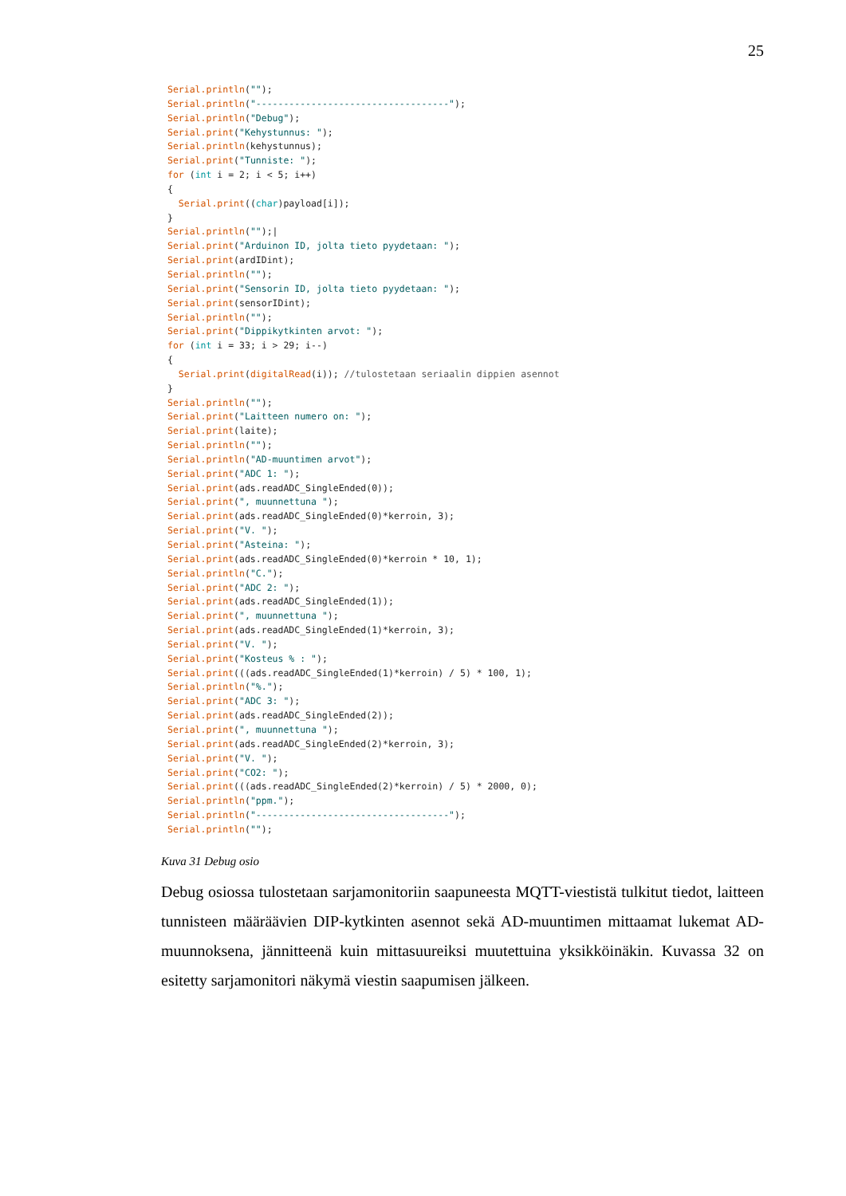25
Serial.println("");
Serial.println("-----------------------------------");
Serial.println("Debug");
Serial.print("Kehystunnus: ");
Serial.println(kehystunnus);
Serial.print("Tunniste: ");
for (int i = 2; i < 5; i++)
{
  Serial.print((char)payload[i]);
}
Serial.println("");|
Serial.print("Arduinon ID, jolta tieto pyydetaan: ");
Serial.print(ardIDint);
Serial.println("");
Serial.print("Sensorin ID, jolta tieto pyydetaan: ");
Serial.print(sensorIDint);
Serial.println("");
Serial.print("Dippikytkinten arvot: ");
for (int i = 33; i > 29; i--)
{
  Serial.print(digitalRead(i)); //tulostetaan seriaalin dippien asennot
}
Serial.println("");
Serial.print("Laitteen numero on: ");
Serial.print(laite);
Serial.println("");
Serial.println("AD-muuntimen arvot");
Serial.print("ADC 1: ");
Serial.print(ads.readADC_SingleEnded(0));
Serial.print(", muunnettuna ");
Serial.print(ads.readADC_SingleEnded(0)*kerroin, 3);
Serial.print("V. ");
Serial.print("Asteina: ");
Serial.print(ads.readADC_SingleEnded(0)*kerroin * 10, 1);
Serial.println("C.");
Serial.print("ADC 2: ");
Serial.print(ads.readADC_SingleEnded(1));
Serial.print(", muunnettuna ");
Serial.print(ads.readADC_SingleEnded(1)*kerroin, 3);
Serial.print("V. ");
Serial.print("Kosteus % : ");
Serial.print(((ads.readADC_SingleEnded(1)*kerroin) / 5) * 100, 1);
Serial.println("%.");
Serial.print("ADC 3: ");
Serial.print(ads.readADC_SingleEnded(2));
Serial.print(", muunnettuna ");
Serial.print(ads.readADC_SingleEnded(2)*kerroin, 3);
Serial.print("V. ");
Serial.print("CO2: ");
Serial.print(((ads.readADC_SingleEnded(2)*kerroin) / 5) * 2000, 0);
Serial.println("ppm.");
Serial.println("-----------------------------------");
Serial.println("");
Kuva 31 Debug osio
Debug osiossa tulostetaan sarjamonitoriin saapuneesta MQTT-viestistä tulkitut tiedot, laitteen tunnisteen määräävien DIP-kytkinten asennot sekä AD-muuntimen mittaamat lukemat AD-muunnoksena, jännitteenä kuin mittasuureiksi muutettuina yksikköinäkin. Kuvassa 32 on esitetty sarjamonitori näkymä viestin saapumisen jälkeen.